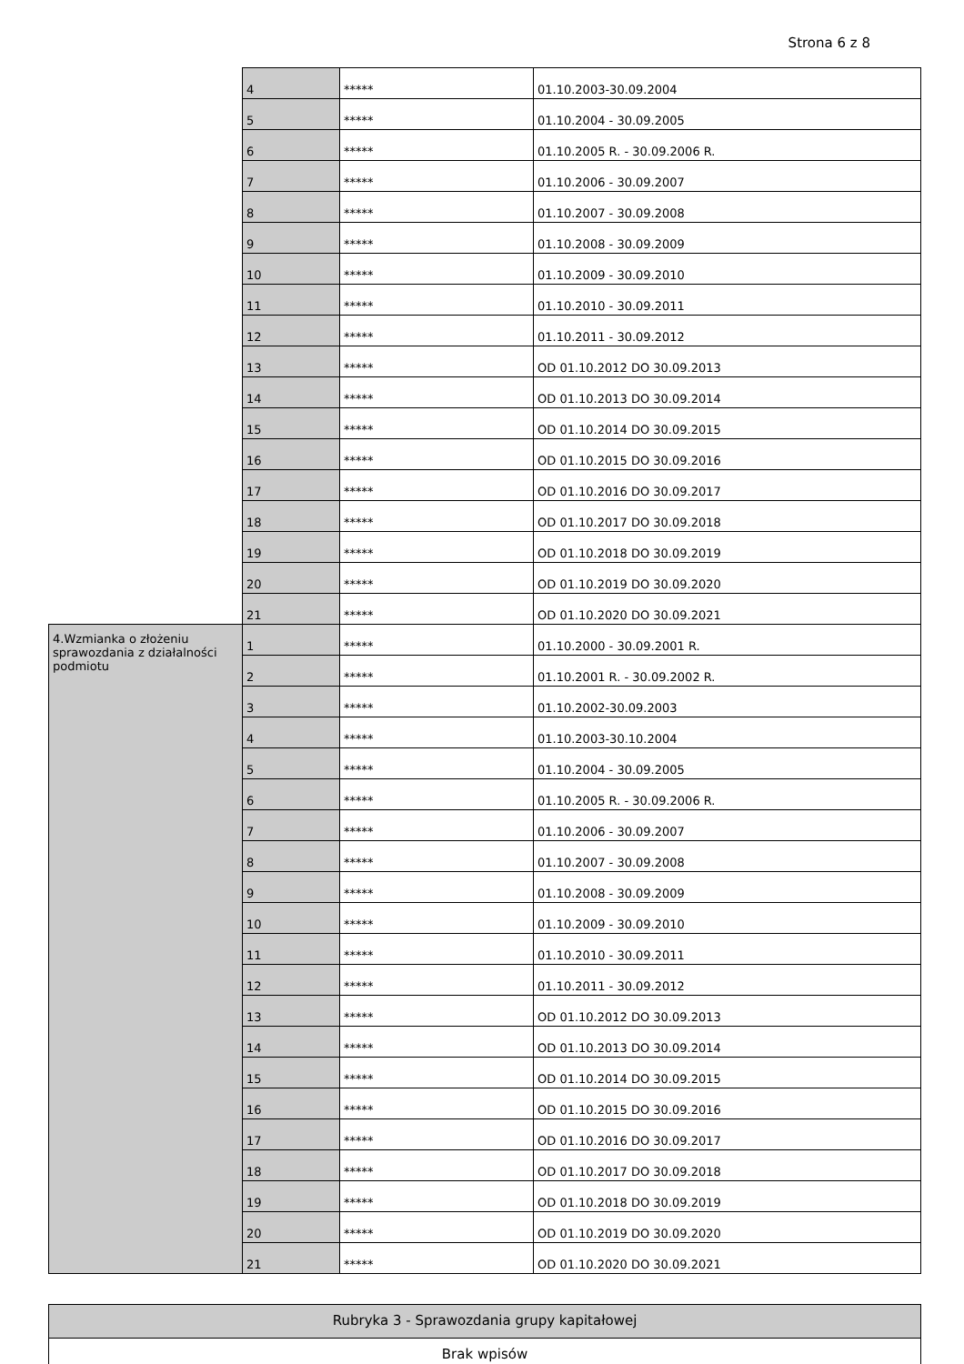Strona 6 z 8
| | 4 | ***** | 01.10.2003-30.09.2004 |
| | 5 | ***** | 01.10.2004 - 30.09.2005 |
| | 6 | ***** | 01.10.2005 R. - 30.09.2006 R. |
| | 7 | ***** | 01.10.2006 - 30.09.2007 |
| | 8 | ***** | 01.10.2007 - 30.09.2008 |
| | 9 | ***** | 01.10.2008 - 30.09.2009 |
| | 10 | ***** | 01.10.2009 - 30.09.2010 |
| | 11 | ***** | 01.10.2010 - 30.09.2011 |
| | 12 | ***** | 01.10.2011 - 30.09.2012 |
| | 13 | ***** | OD 01.10.2012 DO 30.09.2013 |
| | 14 | ***** | OD 01.10.2013 DO 30.09.2014 |
| | 15 | ***** | OD 01.10.2014 DO 30.09.2015 |
| | 16 | ***** | OD 01.10.2015 DO 30.09.2016 |
| | 17 | ***** | OD 01.10.2016 DO 30.09.2017 |
| | 18 | ***** | OD 01.10.2017 DO 30.09.2018 |
| | 19 | ***** | OD 01.10.2018 DO 30.09.2019 |
| | 20 | ***** | OD 01.10.2019 DO 30.09.2020 |
| | 21 | ***** | OD 01.10.2020 DO 30.09.2021 |
| 4.Wzmianka o złożeniu sprawozdania z działalności podmiotu | 1 | ***** | 01.10.2000 - 30.09.2001 R. |
| | 2 | ***** | 01.10.2001 R. - 30.09.2002 R. |
| | 3 | ***** | 01.10.2002-30.09.2003 |
| | 4 | ***** | 01.10.2003-30.10.2004 |
| | 5 | ***** | 01.10.2004 - 30.09.2005 |
| | 6 | ***** | 01.10.2005 R. - 30.09.2006 R. |
| | 7 | ***** | 01.10.2006 - 30.09.2007 |
| | 8 | ***** | 01.10.2007 - 30.09.2008 |
| | 9 | ***** | 01.10.2008 - 30.09.2009 |
| | 10 | ***** | 01.10.2009 - 30.09.2010 |
| | 11 | ***** | 01.10.2010 - 30.09.2011 |
| | 12 | ***** | 01.10.2011 - 30.09.2012 |
| | 13 | ***** | OD 01.10.2012 DO 30.09.2013 |
| | 14 | ***** | OD 01.10.2013 DO 30.09.2014 |
| | 15 | ***** | OD 01.10.2014 DO 30.09.2015 |
| | 16 | ***** | OD 01.10.2015 DO 30.09.2016 |
| | 17 | ***** | OD 01.10.2016 DO 30.09.2017 |
| | 18 | ***** | OD 01.10.2017 DO 30.09.2018 |
| | 19 | ***** | OD 01.10.2018 DO 30.09.2019 |
| | 20 | ***** | OD 01.10.2019 DO 30.09.2020 |
| | 21 | ***** | OD 01.10.2020 DO 30.09.2021 |
| Rubryka 3 - Sprawozdania grupy kapitałowej |
| Brak wpisów |